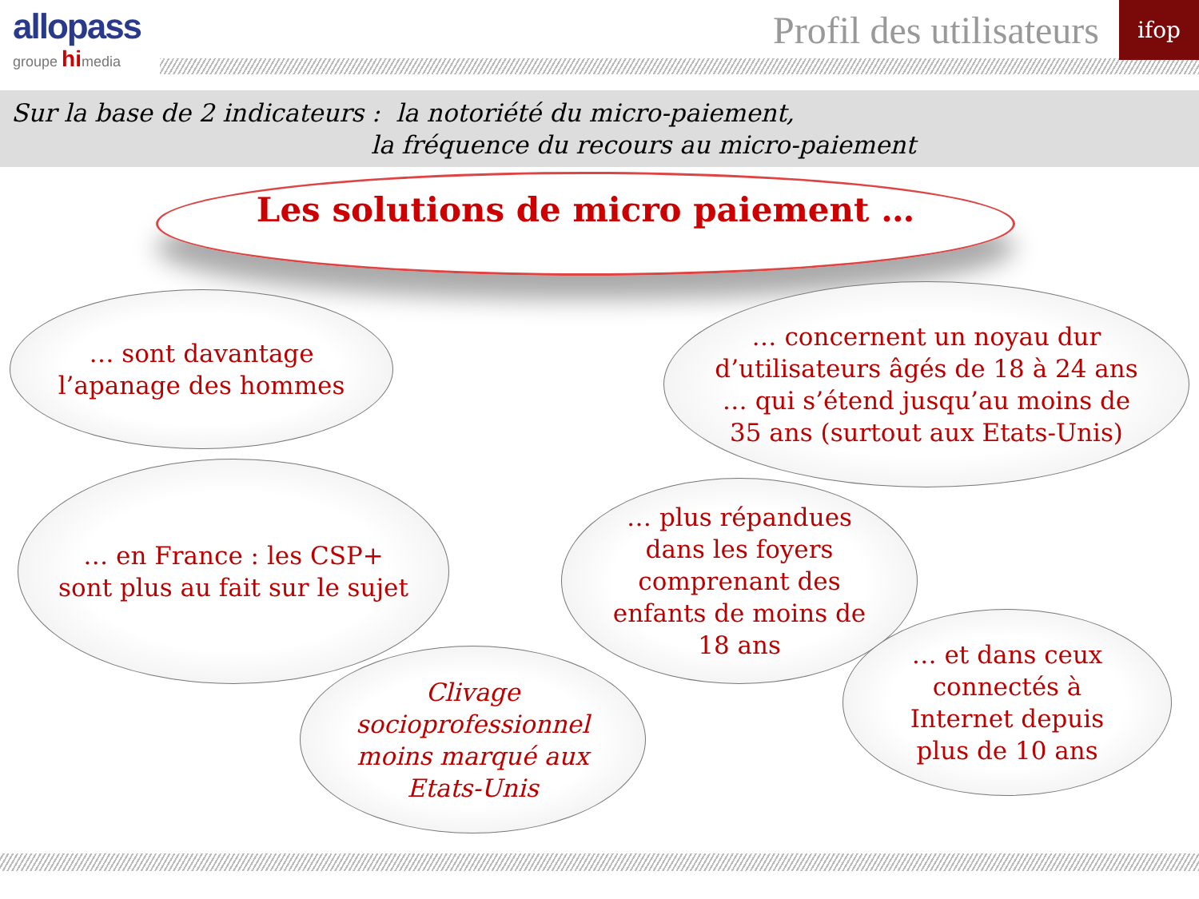allopass
groupe himedia
Profil des utilisateurs ifop
Sur la base de 2 indicateurs : la notoriété du micro-paiement,
la fréquence du recours au micro-paiement
Les solutions de micro paiement …
… sont davantage l’apanage des hommes
… concernent un noyau dur d’utilisateurs âgés de 18 à 24 ans … qui s’étend jusqu’au moins de 35 ans (surtout aux Etats-Unis)
… en France : les CSP+ sont plus au fait sur le sujet
… plus répandues dans les foyers comprenant des enfants de moins de 18 ans
… et dans ceux connectés à Internet depuis plus de 10 ans
Clivage socioprofessionnel moins marqué aux Etats-Unis